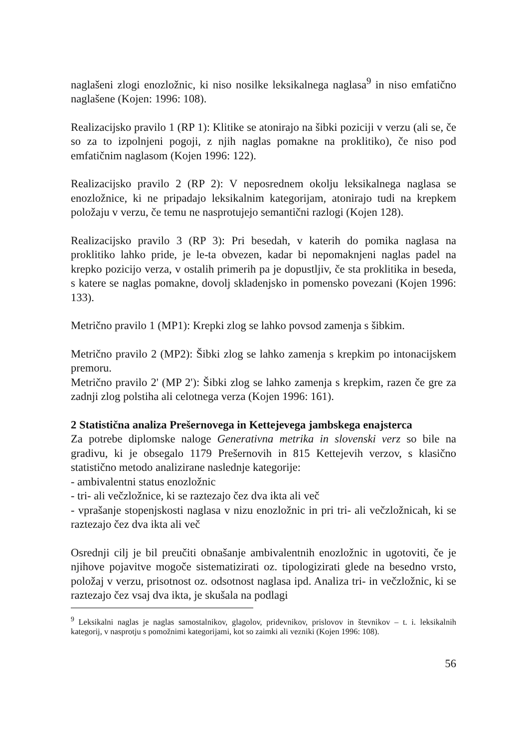naglašeni zlogi enozložnic, ki niso nosilke leksikalnega naglasa<sup>9</sup> in niso emfatično naglašene (Kojen: 1996: 108).
Realizacijsko pravilo 1 (RP 1): Klitike se atonirajo na šibki poziciji v verzu (ali se, če so za to izpolnjeni pogoji, z njih naglas pomakne na proklitiko), če niso pod emfatičnim naglasom (Kojen 1996: 122).
Realizacijsko pravilo 2 (RP 2): V neposrednem okolju leksikalnega naglasa se enozložnice, ki ne pripadajo leksikalnim kategorijam, atonirajo tudi na krepkem položaju v verzu, če temu ne nasprotujejo semantični razlogi (Kojen 128).
Realizacijsko pravilo 3 (RP 3): Pri besedah, v katerih do pomika naglasa na proklitiko lahko pride, je le-ta obvezen, kadar bi nepomaknjeni naglas padel na krepko pozicijo verza, v ostalih primerih pa je dopustljiv, če sta proklitika in beseda, s katere se naglas pomakne, dovolj skladenjsko in pomensko povezani (Kojen 1996: 133).
Metrično pravilo 1 (MP1): Krepki zlog se lahko povsod zamenja s šibkim.
Metrično pravilo 2 (MP2): Šibki zlog se lahko zamenja s krepkim po intonacijskem premoru.
Metrično pravilo 2' (MP 2'): Šibki zlog se lahko zamenja s krepkim, razen če gre za zadnji zlog polstiha ali celotnega verza (Kojen 1996: 161).
2 Statistična analiza Prešernovega in Kettejevega jambskega enajsterca
Za potrebe diplomske naloge Generativna metrika in slovenski verz so bile na gradivu, ki je obsegalo 1179 Prešernovih in 815 Kettejevih verzov, s klasično statistično metodo analizirane naslednje kategorije:
- ambivalentni status enozložnic
- tri- ali večzložnice, ki se raztezajo čez dva ikta ali več
- vprašanje stopenjskosti naglasa v nizu enozložnic in pri tri- ali večzložnicah, ki se raztezajo čez dva ikta ali več
Osrednji cilj je bil preučiti obnašanje ambivalentnih enozložnic in ugotoviti, če je njihove pojavitve mogoče sistematizirati oz. tipologizirati glede na besedno vrsto, položaj v verzu, prisotnost oz. odsotnost naglasa ipd. Analiza tri- in večzložnic, ki se raztezajo čez vsaj dva ikta, je skušala na podlagi
<sup>9</sup> Leksikalni naglas je naglas samostalnikov, glagolov, pridevnikov, prislovov in števnikov – t. i. leksikalnih kategorij, v nasprotju s pomožnimi kategorijami, kot so zaimki ali vezniki (Kojen 1996: 108).
56